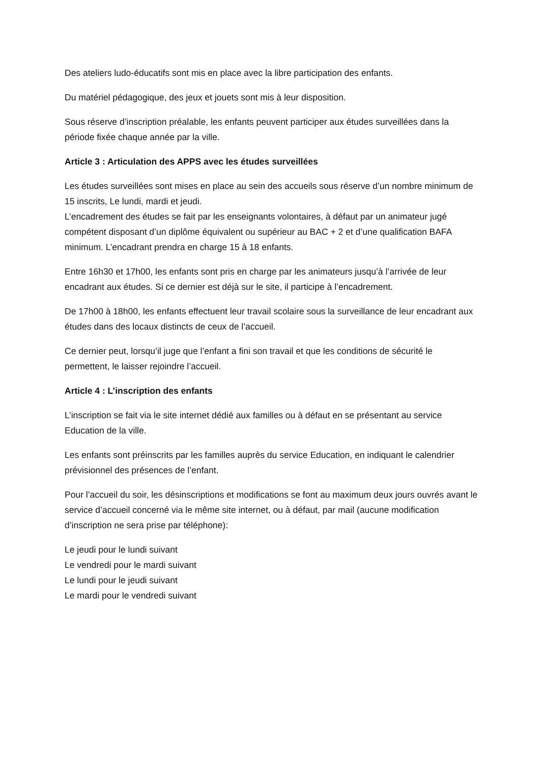Des ateliers ludo-éducatifs sont mis en place avec la libre participation des enfants.
Du matériel pédagogique, des jeux et jouets sont mis à leur disposition.
Sous réserve d’inscription préalable, les enfants peuvent participer aux études surveillées dans la période fixée chaque année par la ville.
Article 3 : Articulation des APPS avec les études surveillées
Les études surveillées sont mises en place au sein des accueils sous réserve d’un nombre minimum de 15 inscrits, Le lundi, mardi et jeudi.
L’encadrement des études se fait par les enseignants volontaires, à défaut par un animateur jugé compétent disposant d’un diplôme équivalent ou supérieur au BAC + 2 et d’une qualification BAFA minimum. L’encadrant prendra en charge 15 à 18 enfants.
Entre 16h30 et 17h00, les enfants sont pris en charge par les animateurs jusqu’à l’arrivée de leur encadrant aux études. Si ce dernier est déjà sur le site, il participe à l’encadrement.
De 17h00 à 18h00, les enfants effectuent leur travail scolaire sous la surveillance de leur encadrant aux études dans des locaux distincts de ceux de l’accueil.
Ce dernier peut, lorsqu’il juge que l’enfant a fini son travail et que les conditions de sécurité le permettent, le laisser rejoindre l’accueil.
Article 4 : L’inscription des enfants
L’inscription se fait via le site internet dédié aux familles ou à défaut en se présentant au service Education de la ville.
Les enfants sont préinscrits par les familles auprès du service Education, en indiquant le calendrier prévisionnel des présences de l’enfant.
Pour l’accueil du soir, les désinscriptions et modifications se font au maximum deux jours ouvrés avant le service d’accueil concerné via le même site internet, ou à défaut, par mail (aucune modification d’inscription ne sera prise par téléphone):
Le jeudi pour le lundi suivant
Le vendredi pour le mardi suivant
Le lundi pour le jeudi suivant
Le mardi pour le vendredi suivant